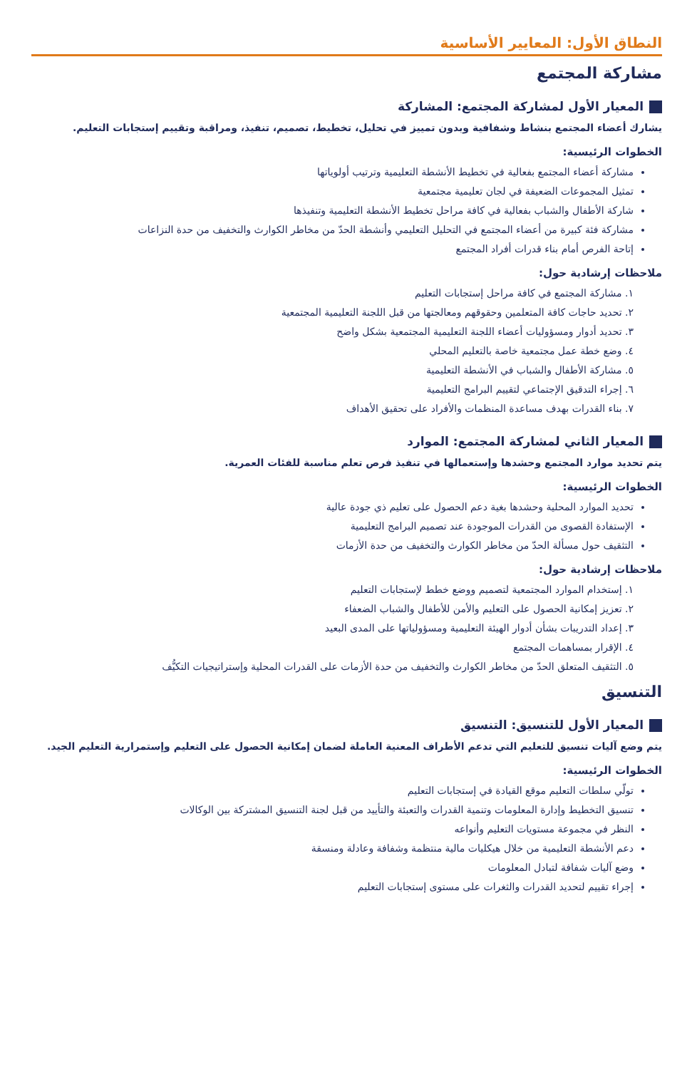النطاق الأول: المعايير الأساسية
مشاركة المجتمع
المعيار الأول لمشاركة المجتمع: المشاركة
يشارك أعضاء المجتمع بنشاط وشفافية وبدون تمييز في تحليل، تخطيط، تصميم، تنفيذ، ومراقبة وتقييم إستجابات التعليم.
الخطوات الرئيسية:
مشاركة أعضاء المجتمع بفعالية في تخطيط الأنشطة التعليمية وترتيب أولوياتها
تمثيل المجموعات الضعيفة في لجان تعليمية مجتمعية
شاركة الأطفال والشباب بفعالية في كافة مراحل تخطيط الأنشطة التعليمية وتنفيذها
مشاركة فئة كبيرة من أعضاء المجتمع في التحليل التعليمي وأنشطة الحدّ من مخاطر الكوارث والتخفيف من حدة النزاعات
إتاحة الفرص أمام بناء قدرات أفراد المجتمع
ملاحظات إرشادية حول:
١. مشاركة المجتمع في كافة مراحل إستجابات التعليم
٢. تحديد حاجات كافة المتعلمين وحقوقهم ومعالجتها من قبل اللجنة التعليمية المجتمعية
٣. تحديد أدوار ومسؤوليات أعضاء اللجنة التعليمية المجتمعية بشكل واضح
٤. وضع خطة عمل مجتمعية خاصة بالتعليم المحلي
٥. مشاركة الأطفال والشباب في الأنشطة التعليمية
٦. إجراء التدقيق الإجتماعي لتقييم البرامج التعليمية
٧. بناء القدرات بهدف مساعدة المنظمات والأفراد على تحقيق الأهداف
المعيار الثاني لمشاركة المجتمع: الموارد
يتم تحديد موارد المجتمع وحشدها وإستعمالها في تنفيذ فرص تعلم مناسبة للفئات العمرية.
الخطوات الرئيسية:
تحديد الموارد المحلية وحشدها بغية دعم الحصول على تعليم ذي جودة عالية
الإستفادة القصوى من القدرات الموجودة عند تصميم البرامج التعليمية
التثقيف حول مسألة الحدّ من مخاطر الكوارث والتخفيف من حدة الأزمات
ملاحظات إرشادية حول:
١. إستخدام الموارد المجتمعية لتصميم ووضع خطط لإستجابات التعليم
٢. تعزيز إمكانية الحصول على التعليم والأمن للأطفال والشباب الضعفاء
٣. إعداد التدريبات بشأن أدوار الهيئة التعليمية ومسؤولياتها على المدى البعيد
٤. الإقرار بمساهمات المجتمع
٥. التثقيف المتعلق الحدّ من مخاطر الكوارث والتخفيف من حدة الأزمات على القدرات المحلية وإستراتيجيات التكيُّف
التنسيق
المعيار الأول للتنسيق: التنسيق
يتم وضع آليات تنسيق للتعليم التي تدعم الأطراف المعنية العاملة لضمان إمكانية الحصول على التعليم وإستمرارية التعليم الجيد.
الخطوات الرئيسية:
تولّي سلطات التعليم موقع القيادة في إستجابات التعليم
تنسيق التخطيط وإدارة المعلومات وتنمية القدرات والتعبئة والتأييد من قبل لجنة التنسيق المشتركة بين الوكالات
النظر في مجموعة مستويات التعليم وأنواعه
دعم الأنشطة التعليمية من خلال هيكليات مالية منتظمة وشفافة وعادلة ومنسقة
وضع آليات شفافة لتبادل المعلومات
إجراء تقييم لتحديد القدرات والثغرات على مستوى إستجابات التعليم